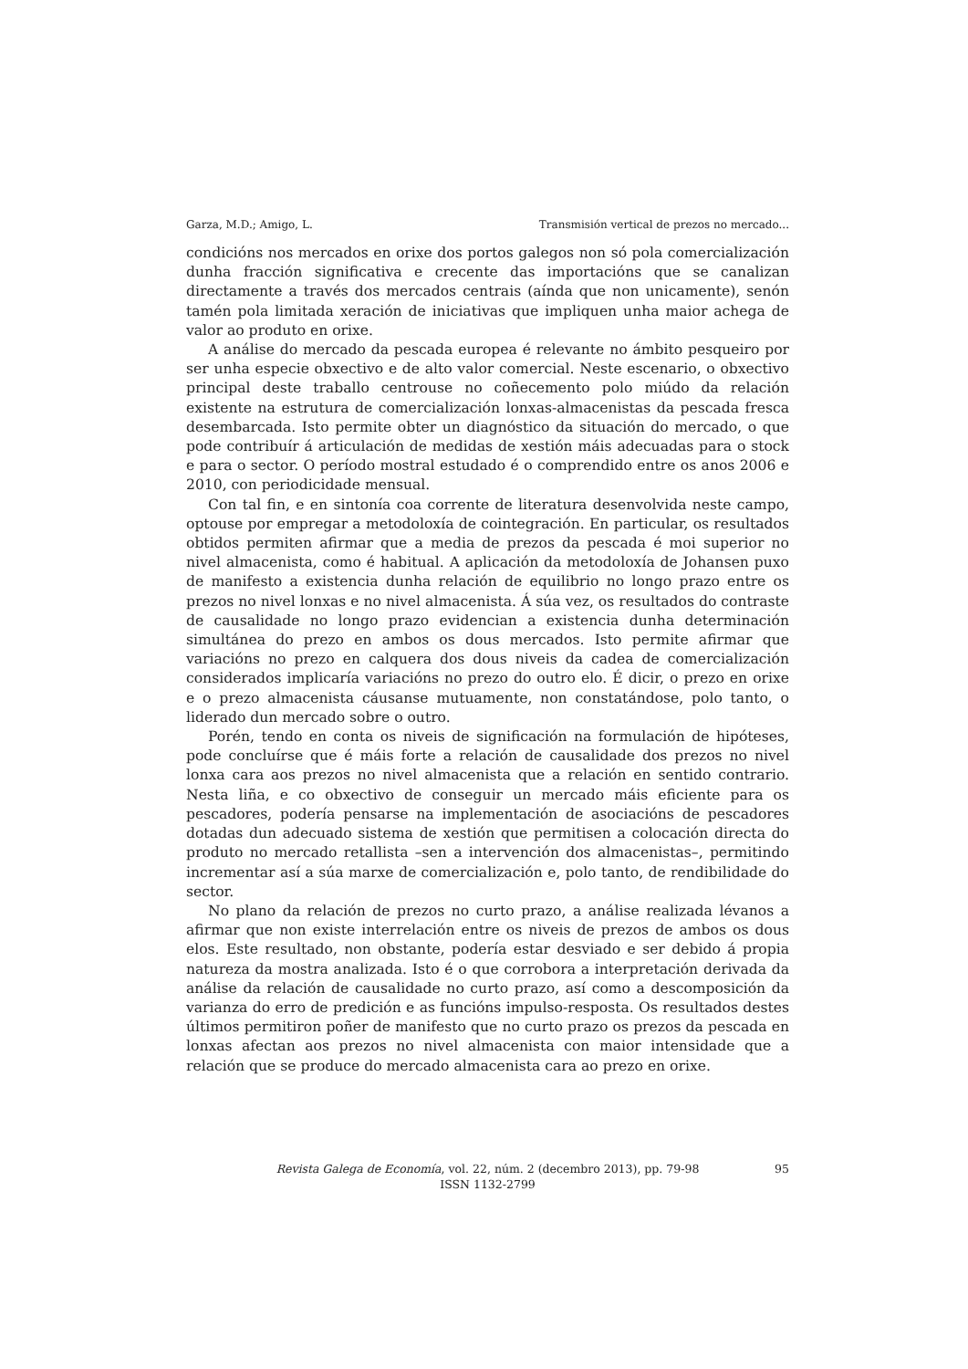Garza, M.D.; Amigo, L. Transmisión vertical de prezos no mercado...
condicións nos mercados en orixe dos portos galegos non só pola comercialización dunha fracción significativa e crecente das importacións que se canalizan directamente a través dos mercados centrais (aínda que non unicamente), senón tamén pola limitada xeración de iniciativas que impliquen unha maior achega de valor ao produto en orixe.
A análise do mercado da pescada europea é relevante no ámbito pesqueiro por ser unha especie obxectivo e de alto valor comercial. Neste escenario, o obxectivo principal deste traballo centrouse no coñecemento polo miúdo da relación existente na estrutura de comercialización lonxas-almacenistas da pescada fresca desembarcada. Isto permite obter un diagnóstico da situación do mercado, o que pode contribuír á articulación de medidas de xestión máis adecuadas para o stock e para o sector. O período mostral estudado é o comprendido entre os anos 2006 e 2010, con periodicidade mensual.
Con tal fin, e en sintonía coa corrente de literatura desenvolvida neste campo, optouse por empregar a metodoloxía de cointegración. En particular, os resultados obtidos permiten afirmar que a media de prezos da pescada é moi superior no nivel almacenista, como é habitual. A aplicación da metodoloxía de Johansen puxo de manifesto a existencia dunha relación de equilibrio no longo prazo entre os prezos no nivel lonxas e no nivel almacenista. Á súa vez, os resultados do contraste de causalidade no longo prazo evidencian a existencia dunha determinación simultánea do prezo en ambos os dous mercados. Isto permite afirmar que variacións no prezo en calquera dos dous niveis da cadea de comercialización considerados implicaría variacións no prezo do outro elo. É dicir, o prezo en orixe e o prezo almacenista cáusanse mutuamente, non constatándose, polo tanto, o liderado dun mercado sobre o outro.
Porén, tendo en conta os niveis de significación na formulación de hipóteses, pode concluírse que é máis forte a relación de causalidade dos prezos no nivel lonxa cara aos prezos no nivel almacenista que a relación en sentido contrario. Nesta liña, e co obxectivo de conseguir un mercado máis eficiente para os pescadores, podería pensarse na implementación de asociacións de pescadores dotadas dun adecuado sistema de xestión que permitisen a colocación directa do produto no mercado retallista –sen a intervención dos almacenistas–, permitindo incrementar así a súa marxe de comercialización e, polo tanto, de rendibilidade do sector.
No plano da relación de prezos no curto prazo, a análise realizada lévanos a afirmar que non existe interrelación entre os niveis de prezos de ambos os dous elos. Este resultado, non obstante, podería estar desviado e ser debido á propia natureza da mostra analizada. Isto é o que corrobora a interpretación derivada da análise da relación de causalidade no curto prazo, así como a descomposición da varianza do erro de predición e as funcións impulso-resposta. Os resultados destes últimos permitiron poñer de manifesto que no curto prazo os prezos da pescada en lonxas afectan aos prezos no nivel almacenista con maior intensidade que a relación que se produce do mercado almacenista cara ao prezo en orixe.
Revista Galega de Economía, vol. 22, núm. 2 (decembro 2013), pp. 79-98
ISSN 1132-2799
95